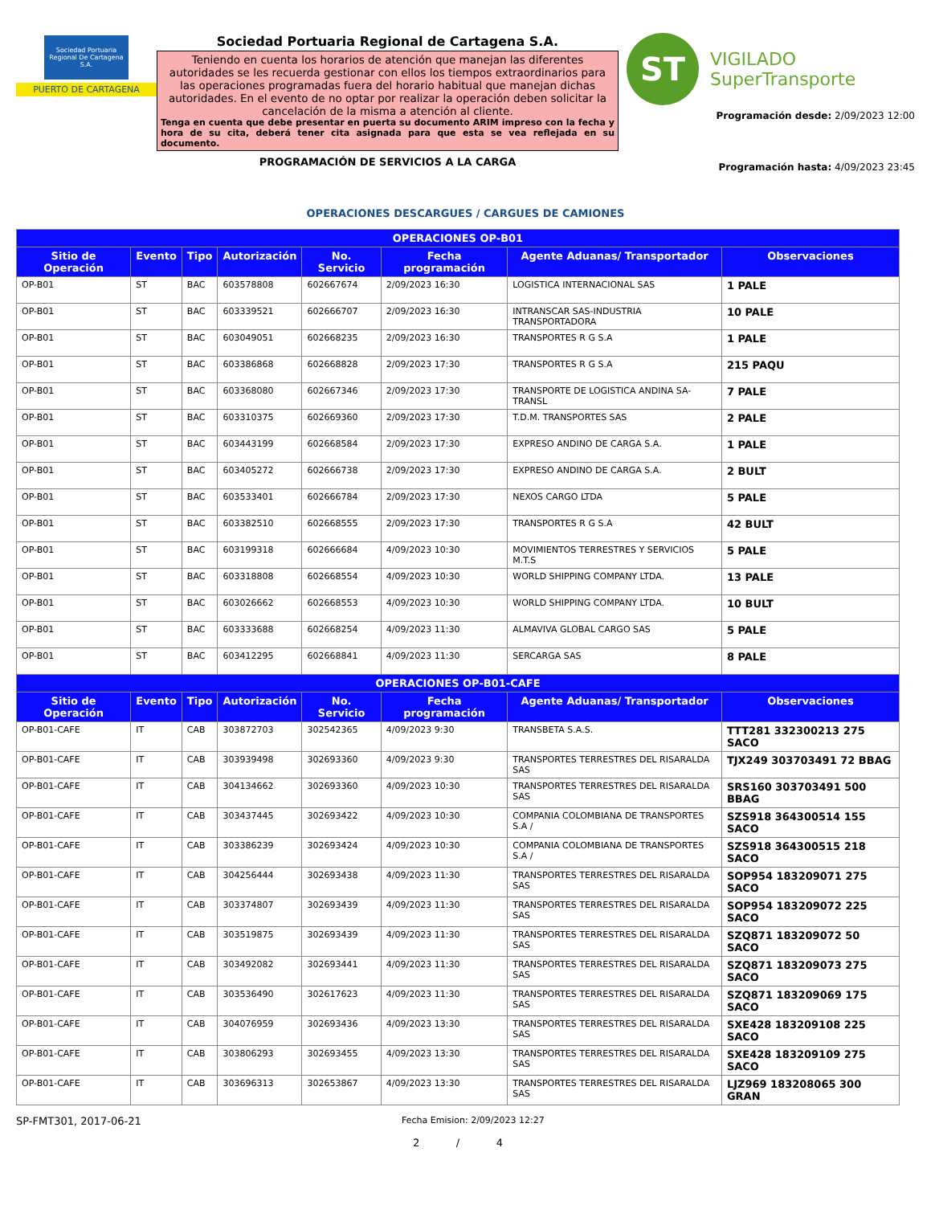Sociedad Portuaria Regional De Cartagena S.A.
PUERTO DE CARTAGENA
Sociedad Portuaria Regional de Cartagena S.A.
Teniendo en cuenta los horarios de atención que manejan las diferentes autoridades se les recuerda gestionar con ellos los tiempos extraordinarios para las operaciones programadas fuera del horario habitual que manejan dichas autoridades. En el evento de no optar por realizar la operación deben solicitar la cancelación de la misma a atención al cliente.
Tenga en cuenta que debe presentar en puerta su documento ARIM impreso con la fecha y hora de su cita, deberá tener cita asignada para que esta se vea reflejada en su documento.
PROGRAMACIÓN DE SERVICIOS A LA CARGA
ST
VIGILADO
SuperTransporte
Programación desde: 2/09/2023 12:00
Programación hasta: 4/09/2023 23:45
OPERACIONES DESCARGUES / CARGUES DE CAMIONES
| OPERACIONES OP-B01 | | | | | | | |
| --- | --- | --- | --- | --- | --- | --- | --- |
| Sitio de Operación | Evento | Tipo | Autorización | No. Servicio | Fecha programación | Agente Aduanas/ Transportador | Observaciones |
| OP-B01 | ST | BAC | 603578808 | 602667674 | 2/09/2023 16:30 | LOGISTICA INTERNACIONAL SAS | 1 PALE |
| OP-B01 | ST | BAC | 603339521 | 602666707 | 2/09/2023 16:30 | INTRANSCAR SAS-INDUSTRIA TRANSPORTADORA | 10 PALE |
| OP-B01 | ST | BAC | 603049051 | 602668235 | 2/09/2023 16:30 | TRANSPORTES R G S.A | 1 PALE |
| OP-B01 | ST | BAC | 603386868 | 602668828 | 2/09/2023 17:30 | TRANSPORTES R G S.A | 215 PAQU |
| OP-B01 | ST | BAC | 603368080 | 602667346 | 2/09/2023 17:30 | TRANSPORTE DE LOGISTICA ANDINA SA-TRANSL | 7 PALE |
| OP-B01 | ST | BAC | 603310375 | 602669360 | 2/09/2023 17:30 | T.D.M. TRANSPORTES SAS | 2 PALE |
| OP-B01 | ST | BAC | 603443199 | 602668584 | 2/09/2023 17:30 | EXPRESO ANDINO DE CARGA S.A. | 1 PALE |
| OP-B01 | ST | BAC | 603405272 | 602666738 | 2/09/2023 17:30 | EXPRESO ANDINO DE CARGA S.A. | 2 BULT |
| OP-B01 | ST | BAC | 603533401 | 602666784 | 2/09/2023 17:30 | NEXOS CARGO LTDA | 5 PALE |
| OP-B01 | ST | BAC | 603382510 | 602668555 | 2/09/2023 17:30 | TRANSPORTES R G S.A | 42 BULT |
| OP-B01 | ST | BAC | 603199318 | 602666684 | 4/09/2023 10:30 | MOVIMIENTOS TERRESTRES Y SERVICIOS M.T.S | 5 PALE |
| OP-B01 | ST | BAC | 603318808 | 602668554 | 4/09/2023 10:30 | WORLD SHIPPING COMPANY LTDA. | 13 PALE |
| OP-B01 | ST | BAC | 603026662 | 602668553 | 4/09/2023 10:30 | WORLD SHIPPING COMPANY LTDA. | 10 BULT |
| OP-B01 | ST | BAC | 603333688 | 602668254 | 4/09/2023 11:30 | ALMAVIVA GLOBAL CARGO SAS | 5 PALE |
| OP-B01 | ST | BAC | 603412295 | 602668841 | 4/09/2023 11:30 | SERCARGA SAS | 8 PALE |
| OPERACIONES OP-B01-CAFE | | | | | | | |
| Sitio de Operación | Evento | Tipo | Autorización | No. Servicio | Fecha programación | Agente Aduanas/ Transportador | Observaciones |
| OP-B01-CAFE | IT | CAB | 303872703 | 302542365 | 4/09/2023 9:30 | TRANSBETA S.A.S. | TTT281 332300213 275 SACO |
| OP-B01-CAFE | IT | CAB | 303939498 | 302693360 | 4/09/2023 9:30 | TRANSPORTES TERRESTRES DEL RISARALDA SAS | TJX249 303703491 72 BBAG |
| OP-B01-CAFE | IT | CAB | 304134662 | 302693360 | 4/09/2023 10:30 | TRANSPORTES TERRESTRES DEL RISARALDA SAS | SRS160 303703491 500 BBAG |
| OP-B01-CAFE | IT | CAB | 303437445 | 302693422 | 4/09/2023 10:30 | COMPANIA COLOMBIANA DE TRANSPORTES S.A / | SZS918 364300514 155 SACO |
| OP-B01-CAFE | IT | CAB | 303386239 | 302693424 | 4/09/2023 10:30 | COMPANIA COLOMBIANA DE TRANSPORTES S.A / | SZS918 364300515 218 SACO |
| OP-B01-CAFE | IT | CAB | 304256444 | 302693438 | 4/09/2023 11:30 | TRANSPORTES TERRESTRES DEL RISARALDA SAS | SOP954 183209071 275 SACO |
| OP-B01-CAFE | IT | CAB | 303374807 | 302693439 | 4/09/2023 11:30 | TRANSPORTES TERRESTRES DEL RISARALDA SAS | SOP954 183209072 225 SACO |
| OP-B01-CAFE | IT | CAB | 303519875 | 302693439 | 4/09/2023 11:30 | TRANSPORTES TERRESTRES DEL RISARALDA SAS | SZQ871 183209072 50 SACO |
| OP-B01-CAFE | IT | CAB | 303492082 | 302693441 | 4/09/2023 11:30 | TRANSPORTES TERRESTRES DEL RISARALDA SAS | SZQ871 183209073 275 SACO |
| OP-B01-CAFE | IT | CAB | 303536490 | 302617623 | 4/09/2023 11:30 | TRANSPORTES TERRESTRES DEL RISARALDA SAS | SZQ871 183209069 175 SACO |
| OP-B01-CAFE | IT | CAB | 304076959 | 302693436 | 4/09/2023 13:30 | TRANSPORTES TERRESTRES DEL RISARALDA SAS | SXE428 183209108 225 SACO |
| OP-B01-CAFE | IT | CAB | 303806293 | 302693455 | 4/09/2023 13:30 | TRANSPORTES TERRESTRES DEL RISARALDA SAS | SXE428 183209109 275 SACO |
| OP-B01-CAFE | IT | CAB | 303696313 | 302653867 | 4/09/2023 13:30 | TRANSPORTES TERRESTRES DEL RISARALDA SAS | LJZ969 183208065 300 GRAN |
SP-FMT301, 2017-06-21
Fecha Emision: 2/09/2023 12:27
2 / 4